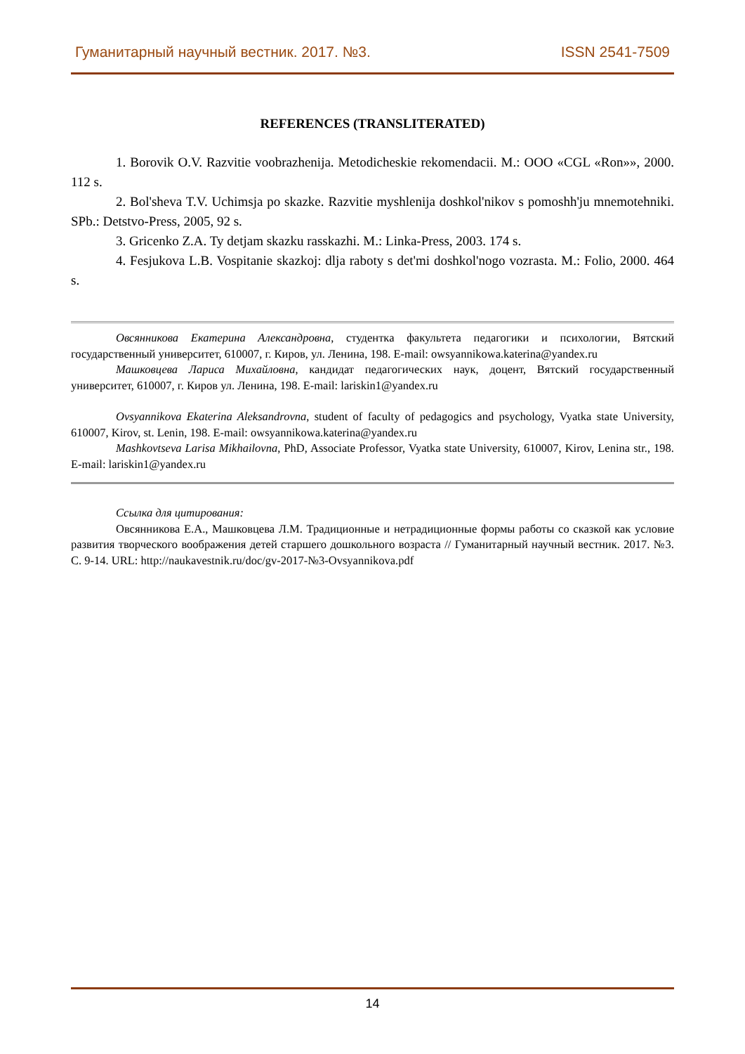Гуманитарный научный вестник. 2017. №3. ISSN 2541-7509
REFERENCES (TRANSLITERATED)
1. Borovik O.V. Razvitie voobrazhenija. Metodicheskie rekomendacii. M.: OOO «CGL «Ron»», 2000. 112 s.
2. Bol'sheva T.V. Uchimsja po skazke. Razvitie myshlenija doshkol'nikov s pomoshh'ju mnemotehniki. SPb.: Detstvo-Press, 2005, 92 s.
3. Gricenko Z.A. Ty detjam skazku rasskazhi. M.: Linka-Press, 2003. 174 s.
4. Fesjukova L.B. Vospitanie skazkoj: dlja raboty s det'mi doshkol'nogo vozrasta. M.: Folio, 2000. 464 s.
Овсянникова Екатерина Александровна, студентка факультета педагогики и психологии, Вятский государственный университет, 610007, г. Киров, ул. Ленина, 198. E-mail: owsyannikowa.katerina@yandex.ru
Машковцева Лариса Михайловна, кандидат педагогических наук, доцент, Вятский государственный университет, 610007, г. Киров ул. Ленина, 198. E-mail: lariskin1@yandex.ru
Ovsyannikova Ekaterina Aleksandrovna, student of faculty of pedagogics and psychology, Vyatka state University, 610007, Kirov, st. Lenin, 198. E-mail: owsyannikowa.katerina@yandex.ru
Mashkovtseva Larisa Mikhailovna, PhD, Associate Professor, Vyatka state University, 610007, Kirov, Lenina str., 198. E-mail: lariskin1@yandex.ru
Ссылка для цитирования:
Овсянникова Е.А., Машковцева Л.М. Традиционные и нетрадиционные формы работы со сказкой как условие развития творческого воображения детей старшего дошкольного возраста // Гуманитарный научный вестник. 2017. №3. С. 9-14. URL: http://naukavestnik.ru/doc/gv-2017-№3-Ovsyannikova.pdf
14